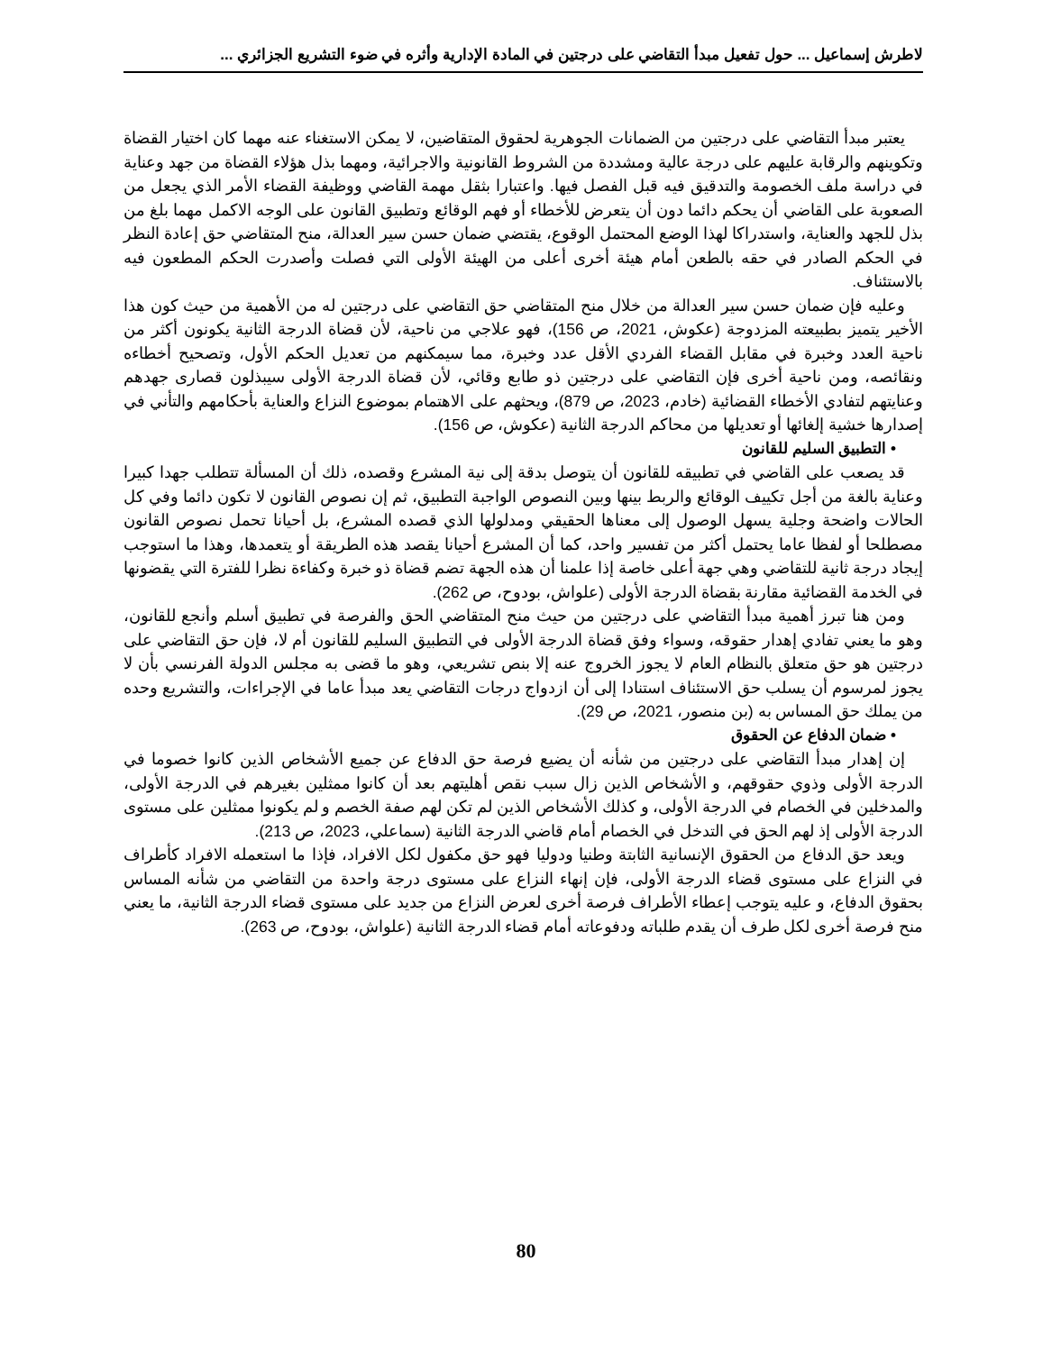لاطرش إسماعيل ... حول تفعيل مبدأ التقاضي على درجتين في المادة الإدارية وأثره في ضوء التشريع الجزائري ...
يعتبر مبدأ التقاضي على درجتين من الضمانات الجوهرية لحقوق المتقاضين، لا يمكن الاستغناء عنه مهما كان اختيار القضاة وتكوينهم والرقابة عليهم على درجة عالية ومشددة من الشروط القانونية والاجرائية، ومهما بذل هؤلاء القضاة من جهد وعناية في دراسة ملف الخصومة والتدقيق فيه قبل الفصل فيها. واعتبارا بثقل مهمة القاضي ووظيفة القضاء الأمر الذي يجعل من الصعوبة على القاضي أن يحكم دائما دون أن يتعرض للأخطاء أو فهم الوقائع وتطبيق القانون على الوجه الاكمل مهما بلغ من بذل للجهد والعناية، واستدراكا لهذا الوضع المحتمل الوقوع، يقتضي ضمان حسن سير العدالة، منح المتقاضي حق إعادة النظر في الحكم الصادر في حقه بالطعن أمام هيئة أخرى أعلى من الهيئة الأولى التي فصلت وأصدرت الحكم المطعون فيه بالاستئناف.
وعليه فإن ضمان حسن سير العدالة من خلال منح المتقاضي حق التقاضي على درجتين له من الأهمية من حيث كون هذا الأخير يتميز بطبيعته المزدوجة (عكوش، 2021، ص 156)، فهو علاجي من ناحية، لأن قضاة الدرجة الثانية يكونون أكثر من ناحية العدد وخبرة في مقابل القضاء الفردي الأقل عدد وخبرة، مما سيمكنهم من تعديل الحكم الأول، وتصحيح أخطاءه ونقائصه، ومن ناحية أخرى فإن التقاضي على درجتين ذو طابع وقائي، لأن قضاة الدرجة الأولى سيبذلون قصارى جهدهم وعنايتهم لتفادي الأخطاء القضائية (خادم، 2023، ص 879)، ويحثهم على الاهتمام بموضوع النزاع والعناية بأحكامهم والتأني في إصدارها خشية إلغائها أو تعديلها من محاكم الدرجة الثانية (عكوش، ص 156).
• التطبيق السليم للقانون
قد يصعب على القاضي في تطبيقه للقانون أن يتوصل بدقة إلى نية المشرع وقصده، ذلك أن المسألة تتطلب جهدا كبيرا وعناية بالغة من أجل تكييف الوقائع والربط بينها وبين النصوص الواجبة التطبيق، ثم إن نصوص القانون لا تكون دائما وفي كل الحالات واضحة وجلية يسهل الوصول إلى معناها الحقيقي ومدلولها الذي قصده المشرع، بل أحيانا تحمل نصوص القانون مصطلحا أو لفظا عاما يحتمل أكثر من تفسير واحد، كما أن المشرع أحيانا يقصد هذه الطريقة أو يتعمدها، وهذا ما استوجب إيجاد درجة ثانية للتقاضي وهي جهة أعلى خاصة إذا علمنا أن هذه الجهة تضم قضاة ذو خبرة وكفاءة نظرا للفترة التي يقضونها في الخدمة القضائية مقارنة بقضاة الدرجة الأولى (علواش، بودوح، ص 262).
ومن هنا تبرز أهمية مبدأ التقاضي على درجتين من حيث منح المتقاضي الحق والفرصة في تطبيق أسلم وأنجع للقانون، وهو ما يعني تفادي إهدار حقوقه، وسواء وفق قضاة الدرجة الأولى في التطبيق السليم للقانون أم لا، فإن حق التقاضي على درجتين هو حق متعلق بالنظام العام لا يجوز الخروج عنه إلا بنص تشريعي، وهو ما قضى به مجلس الدولة الفرنسي بأن لا يجوز لمرسوم أن يسلب حق الاستئناف استنادا إلى أن ازدواج درجات التقاضي يعد مبدأ عاما في الإجراءات، والتشريع وحده من يملك حق المساس به (بن منصور، 2021، ص 29).
• ضمان الدفاع عن الحقوق
إن إهدار مبدأ التقاضي على درجتين من شأنه أن يضيع فرصة حق الدفاع عن جميع الأشخاص الذين كانوا خصوما في الدرجة الأولى وذوي حقوقهم، و الأشخاص الذين زال سبب نقص أهليتهم بعد أن كانوا ممثلين بغيرهم في الدرجة الأولى، والمدخلين في الخصام في الدرجة الأولى، و كذلك الأشخاص الذين لم تكن لهم صفة الخصم و لم يكونوا ممثلين على مستوى الدرجة الأولى إذ لهم الحق في التدخل في الخصام أمام قاضي الدرجة الثانية (سماعلي، 2023، ص 213).
ويعد حق الدفاع من الحقوق الإنسانية الثابتة وطنيا ودوليا فهو حق مكفول لكل الافراد، فإذا ما استعمله الافراد كأطراف في النزاع على مستوى قضاء الدرجة الأولى، فإن إنهاء النزاع على مستوى درجة واحدة من التقاضي من شأنه المساس بحقوق الدفاع، و عليه يتوجب إعطاء الأطراف فرصة أخرى لعرض النزاع من جديد على مستوى قضاء الدرجة الثانية، ما يعني منح فرصة أخرى لكل طرف أن يقدم طلباته ودفوعاته أمام قضاء الدرجة الثانية (علواش، بودوح، ص 263).
80